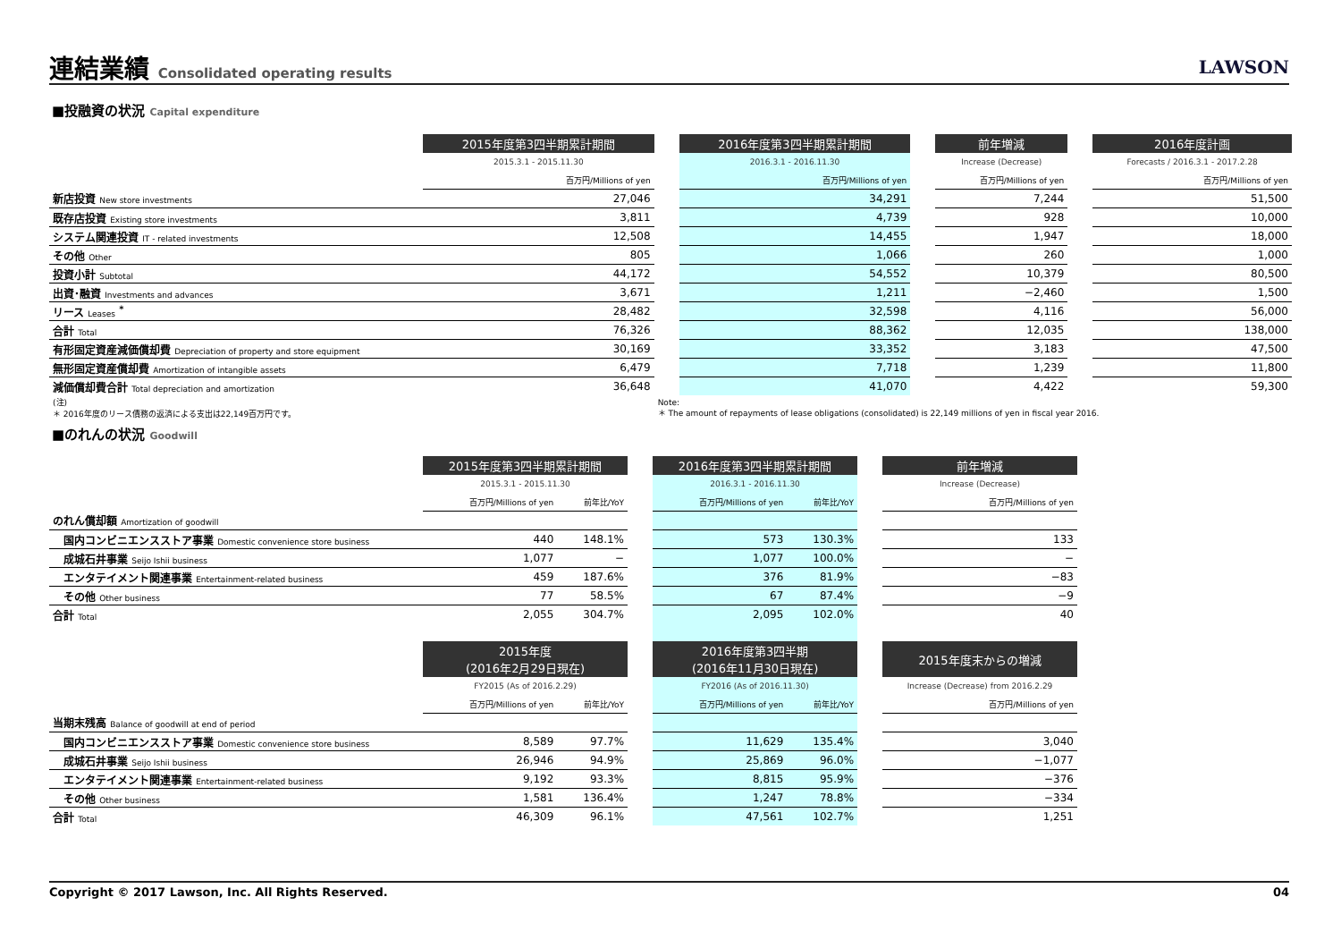連結業績 Consolidated operating results
LAWSON
■投融資の状況 Capital expenditure
| | 2015年度第3四半期累計期間 | | 2016年度第3四半期累計期間 | | 前年増減 | | 2016年度計画 |
| --- | --- | --- | --- | --- | --- | --- | --- |
| | 2015.3.1 - 2015.11.30 | | 2016.3.1 - 2016.11.30 | | Increase (Decrease) | | Forecasts / 2016.3.1 - 2017.2.28 |
| | 百万円/Millions of yen | | 百万円/Millions of yen | | 百万円/Millions of yen | | 百万円/Millions of yen |
| 新店投資 New store investments | 27,046 | | 34,291 | | 7,244 | | 51,500 |
| 既存店投資 Existing store investments | 3,811 | | 4,739 | | 928 | | 10,000 |
| システム関連投資 IT - related investments | 12,508 | | 14,455 | | 1,947 | | 18,000 |
| その他 Other | 805 | | 1,066 | | 260 | | 1,000 |
| 投資小計 Subtotal | 44,172 | | 54,552 | | 10,379 | | 80,500 |
| 出資･融資 Investments and advances | 3,671 | | 1,211 | | −2,460 | | 1,500 |
| リース Leases <sup>*</sup> | 28,482 | | 32,598 | | 4,116 | | 56,000 |
| 合計 Total | 76,326 | | 88,362 | | 12,035 | | 138,000 |
| 有形固定資産減価償却費 Depreciation of property and store equipment | 30,169 | | 33,352 | | 3,183 | | 47,500 |
| 無形固定資産償却費 Amortization of intangible assets | 6,479 | | 7,718 | | 1,239 | | 11,800 |
| 減価償却費合計 Total depreciation and amortization | 36,648 | | 41,070 | | 4,422 | | 59,300 |
| (注) ＊ 2016年度のリース債務の返済による支出は22,149百万円です。 | | Note: ＊ The amount of repayments of lease obligations (consolidated) is 22,149 millions of yen in fiscal year 2016. | | | | | |
■のれんの状況 Goodwill
| | 2015年度第3四半期累計期間 | | | 2016年度第3四半期累計期間 | | | 前年増減 |
| --- | --- | --- | --- | --- | --- | --- | --- |
| | 2015.3.1 - 2015.11.30 | | | 2016.3.1 - 2016.11.30 | | | Increase (Decrease) |
| | 百万円/Millions of yen | 前年比/YoY | | 百万円/Millions of yen | 前年比/YoY | | 百万円/Millions of yen |
| のれん償却額 Amortization of goodwill | | | | | | | |
| 国内コンビニエンスストア事業 Domestic convenience store business | 440 | 148.1% | | 573 | 130.3% | | 133 |
| 成城石井事業 Seijo Ishii business | 1,077 | − | | 1,077 | 100.0% | | − |
| エンタテイメント関連事業 Entertainment-related business | 459 | 187.6% | | 376 | 81.9% | | −83 |
| その他 Other business | 77 | 58.5% | | 67 | 87.4% | | −9 |
| 合計 Total | 2,055 | 304.7% | | 2,095 | 102.0% | | 40 |
| | 2015年度 (2016年2月29日現在) | | | 2016年度第3四半期 (2016年11月30日現在) | | | 2015年度末からの増減 |
| | FY2015 (As of 2016.2.29) | | | FY2016 (As of 2016.11.30) | | | Increase (Decrease) from 2016.2.29 |
| | 百万円/Millions of yen | 前年比/YoY | | 百万円/Millions of yen | 前年比/YoY | | 百万円/Millions of yen |
| 当期末残高 Balance of goodwill at end of period | | | | | | | |
| 国内コンビニエンスストア事業 Domestic convenience store business | 8,589 | 97.7% | | 11,629 | 135.4% | | 3,040 |
| 成城石井事業 Seijo Ishii business | 26,946 | 94.9% | | 25,869 | 96.0% | | −1,077 |
| エンタテイメント関連事業 Entertainment-related business | 9,192 | 93.3% | | 8,815 | 95.9% | | −376 |
| その他 Other business | 1,581 | 136.4% | | 1,247 | 78.8% | | −334 |
| 合計 Total | 46,309 | 96.1% | | 47,561 | 102.7% | | 1,251 |
Copyright © 2017 Lawson, Inc. All Rights Reserved. 04